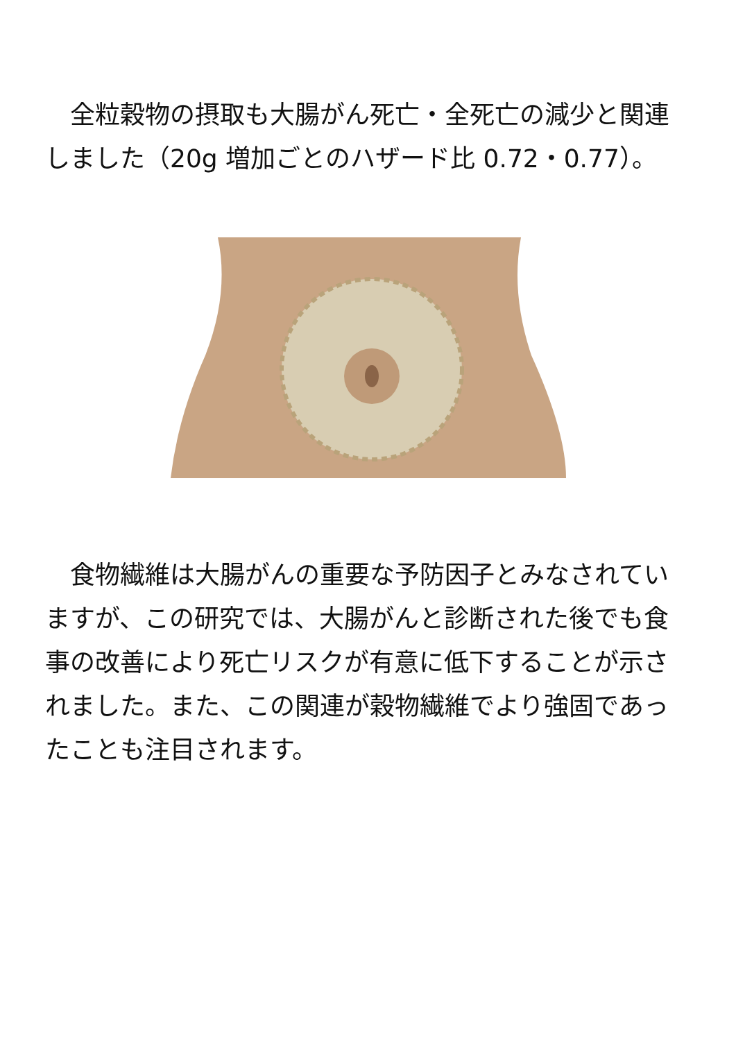全粒穀物の摂取も大腸がん死亡・全死亡の減少と関連しました（20g 増加ごとのハザード比 0.72・0.77）。
　食物繊維は大腸がんの重要な予防因子とみなされていますが、この研究では、大腸がんと診断された後でも食事の改善により死亡リスクが有意に低下することが示されました。また、この関連が穀物繊維でより強固であったことも注目されます。